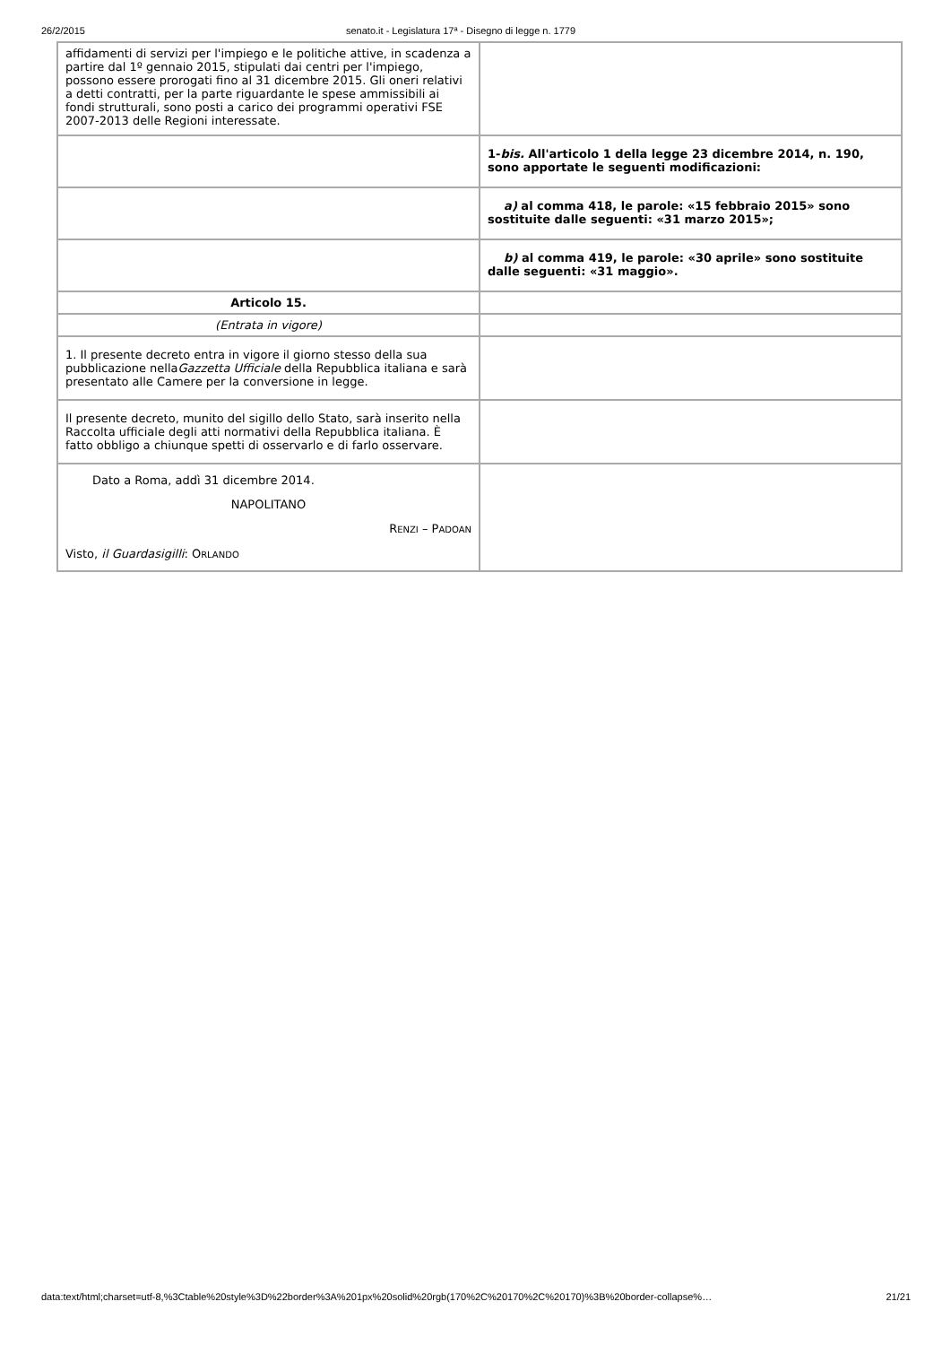26/2/2015 senato.it - Legislatura 17ª - Disegno di legge n. 1779
| affidamenti di servizi per l'impiego e le politiche attive, in scadenza a partire dal 1º gennaio 2015, stipulati dai centri per l'impiego, possono essere prorogati fino al 31 dicembre 2015. Gli oneri relativi a detti contratti, per la parte riguardante le spese ammissibili ai fondi strutturali, sono posti a carico dei programmi operativi FSE 2007-2013 delle Regioni interessate. | |
| | 1- bis. All'articolo 1 della legge 23 dicembre 2014, n. 190, sono apportate le seguenti modificazioni: |
| | a) al comma 418, le parole: «15 febbraio 2015» sono sostituite dalle seguenti: «31 marzo 2015»; |
| | b) al comma 419, le parole: «30 aprile» sono sostituite dalle seguenti: «31 maggio». |
| Articolo 15. | |
| (Entrata in vigore) | |
| 1. Il presente decreto entra in vigore il giorno stesso della sua pubblicazione nella Gazzetta Ufficiale della Repubblica italiana e sarà presentato alle Camere per la conversione in legge. | |
| Il presente decreto, munito del sigillo dello Stato, sarà inserito nella Raccolta ufficiale degli atti normativi della Repubblica italiana. È fatto obbligo a chiunque spetti di osservarlo e di farlo osservare. | |
| Dato a Roma, addì 31 dicembre 2014. NAPOLITANO R ENZI – P ADOAN Visto, il Guardasigilli : O RLANDO | |
data:text/html;charset=utf-8,%3Ctable%20style%3D%22border%3A%201px%20solid%20rgb(170%2C%20170%2C%20170)%3B%20border-collapse%… 21/21